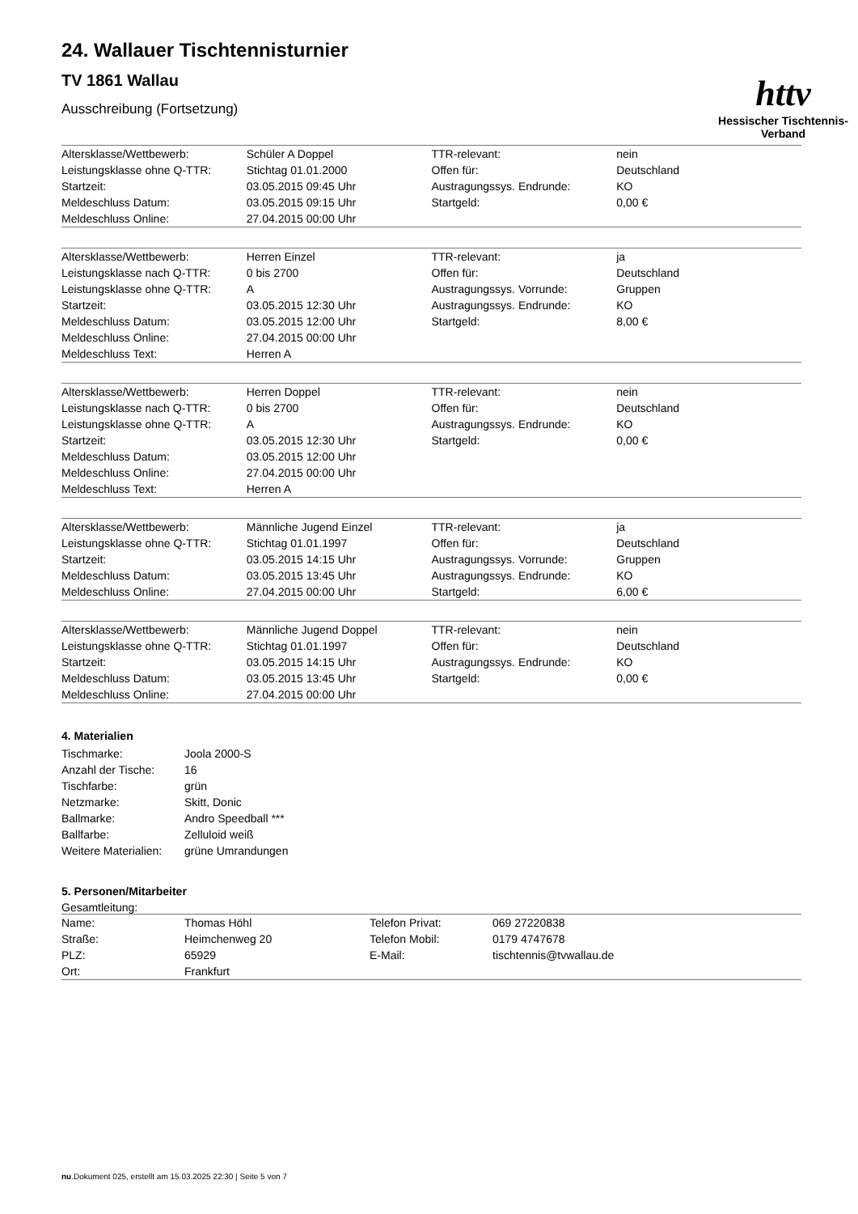httv
Hessischer Tischtennis-Verband
24. Wallauer Tischtennisturnier
TV 1861 Wallau
Ausschreibung (Fortsetzung)
| Altersklasse/Wettbewerb: | Schüler A Doppel | TTR-relevant: | nein |
| Leistungsklasse ohne Q-TTR: | Stichtag 01.01.2000 | Offen für: | Deutschland |
| Startzeit: | 03.05.2015 09:45 Uhr | Austragungssys. Endrunde: | KO |
| Meldeschluss Datum: | 03.05.2015 09:15 Uhr | Startgeld: | 0,00 € |
| Meldeschluss Online: | 27.04.2015 00:00 Uhr | | |
| Altersklasse/Wettbewerb: | Herren Einzel | TTR-relevant: | ja |
| Leistungsklasse nach Q-TTR: | 0 bis 2700 | Offen für: | Deutschland |
| Leistungsklasse ohne Q-TTR: | A | Austragungssys. Vorrunde: | Gruppen |
| Startzeit: | 03.05.2015 12:30 Uhr | Austragungssys. Endrunde: | KO |
| Meldeschluss Datum: | 03.05.2015 12:00 Uhr | Startgeld: | 8,00 € |
| Meldeschluss Online: | 27.04.2015 00:00 Uhr | | |
| Meldeschluss Text: | Herren A | | |
| Altersklasse/Wettbewerb: | Herren Doppel | TTR-relevant: | nein |
| Leistungsklasse nach Q-TTR: | 0 bis 2700 | Offen für: | Deutschland |
| Leistungsklasse ohne Q-TTR: | A | Austragungssys. Endrunde: | KO |
| Startzeit: | 03.05.2015 12:30 Uhr | Startgeld: | 0,00 € |
| Meldeschluss Datum: | 03.05.2015 12:00 Uhr | | |
| Meldeschluss Online: | 27.04.2015 00:00 Uhr | | |
| Meldeschluss Text: | Herren A | | |
| Altersklasse/Wettbewerb: | Männliche Jugend Einzel | TTR-relevant: | ja |
| Leistungsklasse ohne Q-TTR: | Stichtag 01.01.1997 | Offen für: | Deutschland |
| Startzeit: | 03.05.2015 14:15 Uhr | Austragungssys. Vorrunde: | Gruppen |
| Meldeschluss Datum: | 03.05.2015 13:45 Uhr | Austragungssys. Endrunde: | KO |
| Meldeschluss Online: | 27.04.2015 00:00 Uhr | Startgeld: | 6,00 € |
| Altersklasse/Wettbewerb: | Männliche Jugend Doppel | TTR-relevant: | nein |
| Leistungsklasse ohne Q-TTR: | Stichtag 01.01.1997 | Offen für: | Deutschland |
| Startzeit: | 03.05.2015 14:15 Uhr | Austragungssys. Endrunde: | KO |
| Meldeschluss Datum: | 03.05.2015 13:45 Uhr | Startgeld: | 0,00 € |
| Meldeschluss Online: | 27.04.2015 00:00 Uhr | | |
4. Materialien
| Tischmarke: | Joola 2000-S |
| Anzahl der Tische: | 16 |
| Tischfarbe: | grün |
| Netzmarke: | Skitt, Donic |
| Ballmarke: | Andro Speedball *** |
| Ballfarbe: | Zelluloid weiß |
| Weitere Materialien: | grüne Umrandungen |
5. Personen/Mitarbeiter
Gesamtleitung:
| Name: | Thomas Höhl | Telefon Privat: | 069 27220838 |
| Straße: | Heimchenweg 20 | Telefon Mobil: | 0179 4747678 |
| PLZ: | 65929 | E-Mail: | tischtennis@tvwallau.de |
| Ort: | Frankfurt | | |
nu.Dokument 025, erstellt am 15.03.2025 22:30 | Seite 5 von 7